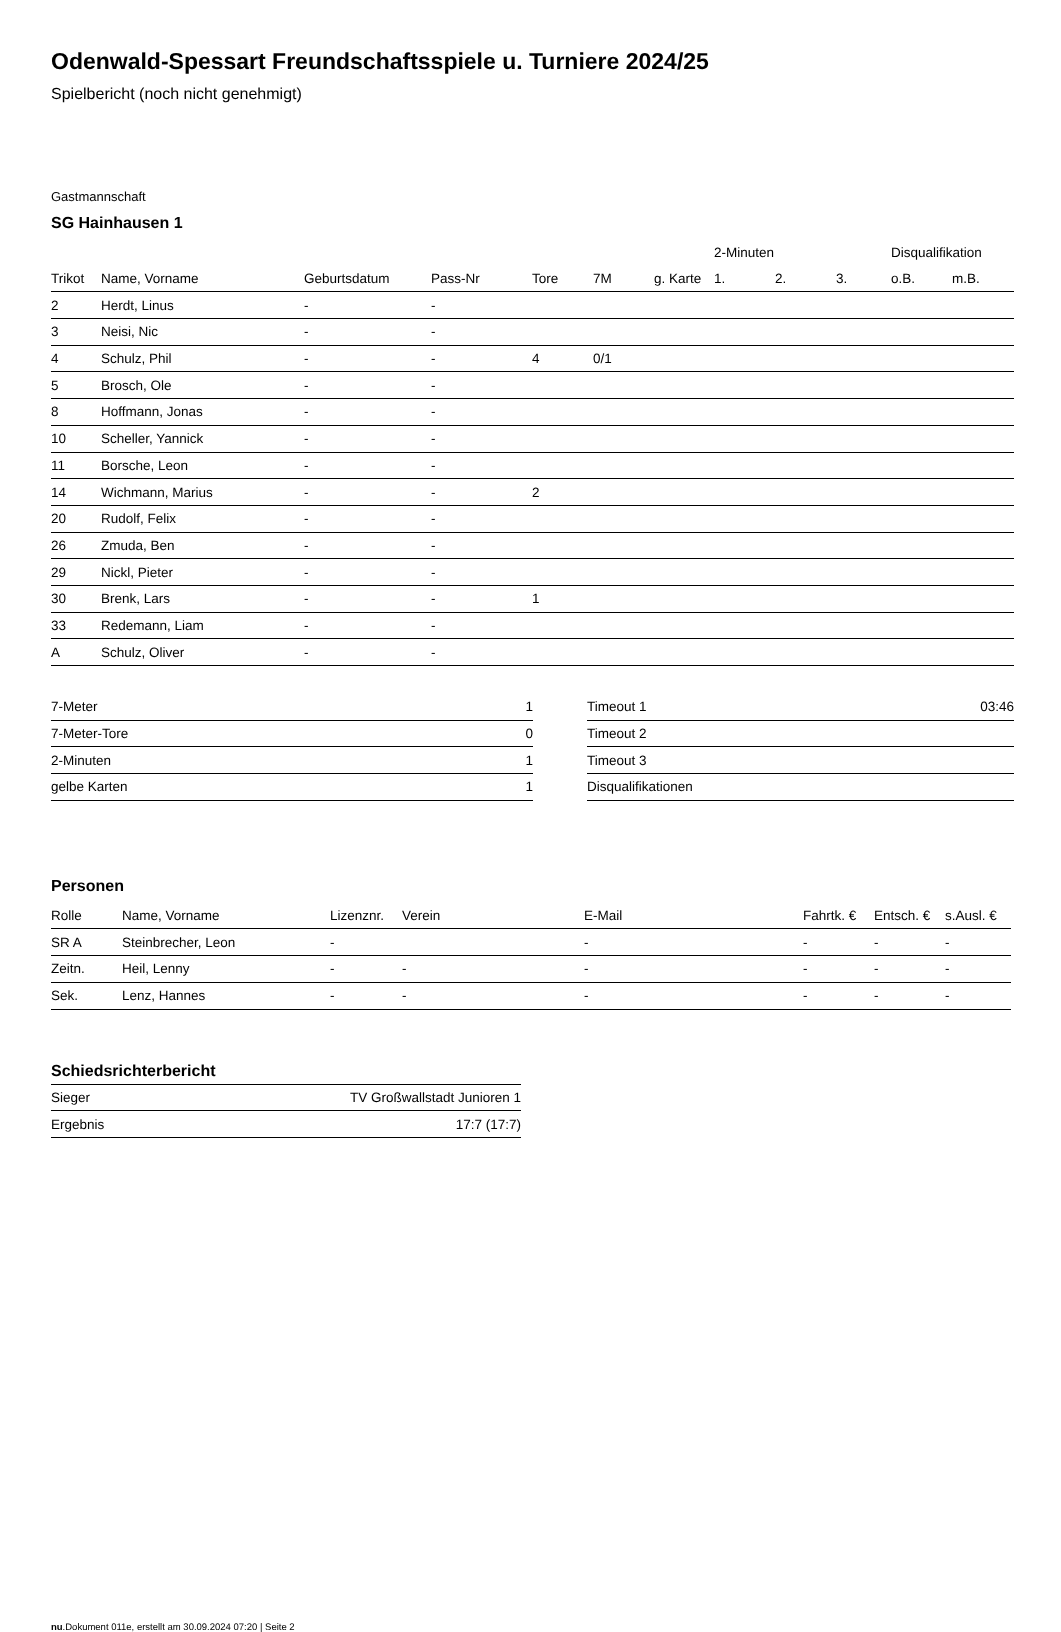Odenwald-Spessart Freundschaftsspiele u. Turniere 2024/25
Spielbericht (noch nicht genehmigt)
Gastmannschaft
SG Hainhausen 1
| | | | | | | | 2-Minuten | | | Disqualifikation | |
| --- | --- | --- | --- | --- | --- | --- | --- | --- | --- | --- | --- |
| Trikot | Name, Vorname | Geburtsdatum | Pass-Nr | Tore | 7M | g. Karte | 1. | 2. | 3. | o.B. | m.B. |
| 2 | Herdt, Linus | - | - | | | | | | | | |
| 3 | Neisi, Nic | - | - | | | | | | | | |
| 4 | Schulz, Phil | - | - | 4 | 0/1 | | | | | | |
| 5 | Brosch, Ole | - | - | | | | | | | | |
| 8 | Hoffmann, Jonas | - | - | | | | | | | | |
| 10 | Scheller, Yannick | - | - | | | | | | | | |
| 11 | Borsche, Leon | - | - | | | | | | | | |
| 14 | Wichmann, Marius | - | - | 2 | | | | | | | |
| 20 | Rudolf, Felix | - | - | | | | | | | | |
| 26 | Zmuda, Ben | - | - | | | | | | | | |
| 29 | Nickl, Pieter | - | - | | | | | | | | |
| 30 | Brenk, Lars | - | - | 1 | | | | | | | |
| 33 | Redemann, Liam | - | - | | | | | | | | |
| A | Schulz, Oliver | - | - | | | | | | | | |
| 7-Meter | 1 |
| 7-Meter-Tore | 0 |
| 2-Minuten | 1 |
| gelbe Karten | 1 |
| Timeout 1 | 03:46 |
| Timeout 2 | |
| Timeout 3 | |
| Disqualifikationen | |
Personen
| Rolle | Name, Vorname | Lizenznr. | Verein | E-Mail | Fahrtk. € | Entsch. € | s.Ausl. € |
| --- | --- | --- | --- | --- | --- | --- | --- |
| SR A | Steinbrecher, Leon | - | | - | - | - | - |
| Zeitn. | Heil, Lenny | - | - | - | - | - | - |
| Sek. | Lenz, Hannes | - | - | - | - | - | - |
Schiedsrichterbericht
| Sieger | TV Großwallstadt Junioren 1 |
| Ergebnis | 17:7 (17:7) |
nu.Dokument 011e, erstellt am 30.09.2024 07:20 | Seite 2